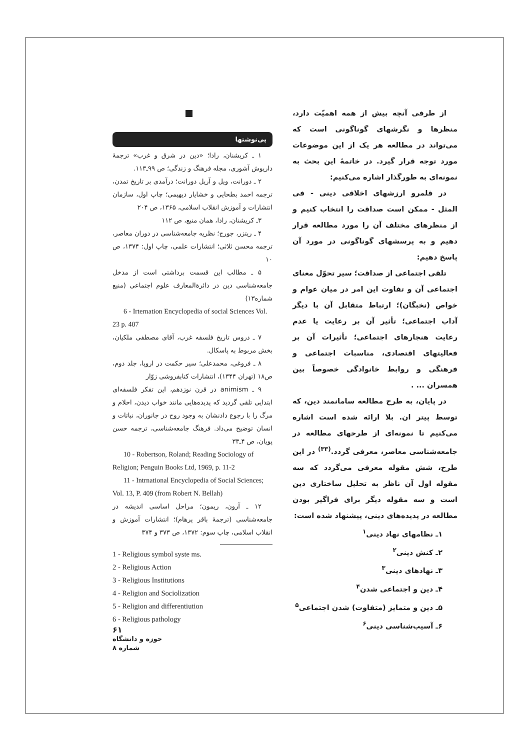از طرفی آنچه بیش از همه اهمیّت دارد، منظرها و نگرشهای گوناگونی است که می‌تواند در مطالعه هر یک از این موضوعات مورد توجه قرار گیرد. در خاتمهٔ این بحث به نمونه‌ای به طورگذار اشاره می‌کنیم:
در قلمرو ارزشهای اخلاقی دینی - فی المثل - ممکن است صداقت را انتخاب کنیم و از منظرهای مختلف آن را مورد مطالعه قرار دهیم و به پرسشهای گوناگونی در مورد آن پاسخ دهیم:
تلقی اجتماعی از صداقت؛ سیر تحوّل معنای اجتماعی آن و تفاوت این امر در میان عوام و خواص (نخبگان)؛ ارتباط متقابل آن با دیگر آداب اجتماعی؛ تأثیر آن بر رعایت یا عدم رعایت هنجارهای اجتماعی؛ تأثیرات آن بر فعالیتهای اقتصادی، مناسبات اجتماعی و فرهنگی و روابط خانوادگی خصوصاً بین همسران ... .
در پایان، به طرح مطالعه سامانمند دین، که توسط پیتر ان. بلا ارائه شده است اشاره می‌کنیم تا نمونه‌ای از طرحهای مطالعه در جامعه‌شناسی معاصر، معرفی گردد.<sup>(۳۳)</sup> در این طرح، شش مقوله معرفی می‌گردد که سه مقوله اول آن ناظر به تحلیل ساختاری دین است و سه مقوله دیگر برای فراگیر بودن مطالعه در پدیده‌های دینی، پیشنهاد شده است:
۱ـ نظامهای نهاد دینی<sup>۱</sup>
۲ـ کنش دینی<sup>۲</sup>
۳ـ نهادهای دینی<sup>۳</sup>
۴ـ دین و اجتماعی شدن<sup>۴</sup>
۵ـ دین و متمایز (متفاوت) شدن اجتماعی<sup>۵</sup>
۶ـ آسیب‌شناسی دینی<sup>۶</sup>
پی‌نوشتها
۱ ـ کریشنان، رادا؛ «دین در شرق و غرب» ترجمهٔ داریوش آشوری، مجله فرهنگ و زندگی؛ ص ۹۹ـ۱۱۳.
۲ ـ دورانت، ویل و آریل دورانت؛ درآمدی بر تاریخ تمدن، ترجمه احمد بطحایی و خشایار دیهیمی؛ چاپ اول، سازمان انتشارات و آموزش انقلاب اسلامی، ۱۳۶۵، ص ۲۰۴
۳ـ کریشنان، رادا، همان منبع، ص ۱۱۲
۴ ـ ریتزر، جورج؛ نظریه جامعه‌شناسی در دوران معاصر، ترجمه محسن ثلاثی؛ انتشارات علمی، چاپ اول: ۱۳۷۴، ص ۱۰
۵ ـ مطالب این قسمت برداشتی است از مدخل جامعه‌شناسی دین در دائرةالمعارف علوم اجتماعی (منبع شماره۱۳)
6 - Irternation Encyclopedia of social Sciences Vol. 23 p. 407
۷ ـ دروس تاریخ فلسفه غرب، آقای مصطفی ملکیان، بخش مربوط به پاسکال.
۸ ـ فروغی، محمدعلی؛ سیر حکمت در اروپا، جلد دوم، ص۱۸ (تهران ۱۳۴۴)، انتشارات کتابفروشی زوّار
۹ ـ animism در قرن نوزدهم، این تفکر فلسفه‌ای ابتدایی تلقی گردید که پدیده‌هایی مانند خواب دیدن، احلام و مرگ را با رجوع دادنشان به وجود روح در جانوران، نباتات و انسان توضیح می‌داد. فرهنگ جامعه‌شناسی، ترجمه حسن پویان، ص ۴ـ۳۳
10 - Robertson, Roland; Reading Sociology of Religion; Penguin Books Ltd, 1969, p. 11-2
11 - Intrnational Encyclopedia of Social Sciences; Vol. 13, P. 409 (from Robert N. Bellah)
۱۲ ـ آرون، ریمون؛ مراحل اساسی اندیشه در جامعه‌شناسی (ترجمهٔ باقر پرهام)؛ انتشارات آموزش و انقلاب اسلامی، چاپ سوم: ۱۳۷۲، ص ۳۷۳ و ۳۷۴
1 - Religious symbol syste ms.
2 - Religious Action
3 - Religious Institutions
4 - Religion and Sociolization
5 - Religion and differentiution
6 - Religious pathology
۶۱
حوزه و دانشگاه
شماره ۸